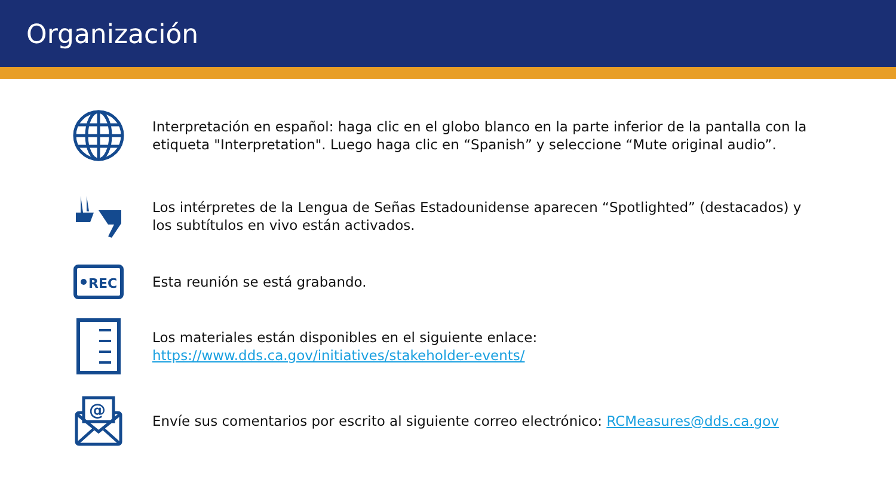Organización
Interpretación en español: haga clic en el globo blanco en la parte inferior de la pantalla con la etiqueta "Interpretation". Luego haga clic en “Spanish” y seleccione “Mute original audio”.
Los intérpretes de la Lengua de Señas Estadounidense aparecen “Spotlighted” (destacados) y los subtítulos en vivo están activados.
REC
Esta reunión se está grabando.
Los materiales están disponibles en el siguiente enlace: https://www.dds.ca.gov/initiatives/stakeholder-events/
@
Envíe sus comentarios por escrito al siguiente correo electrónico: RCMeasures@dds.ca.gov